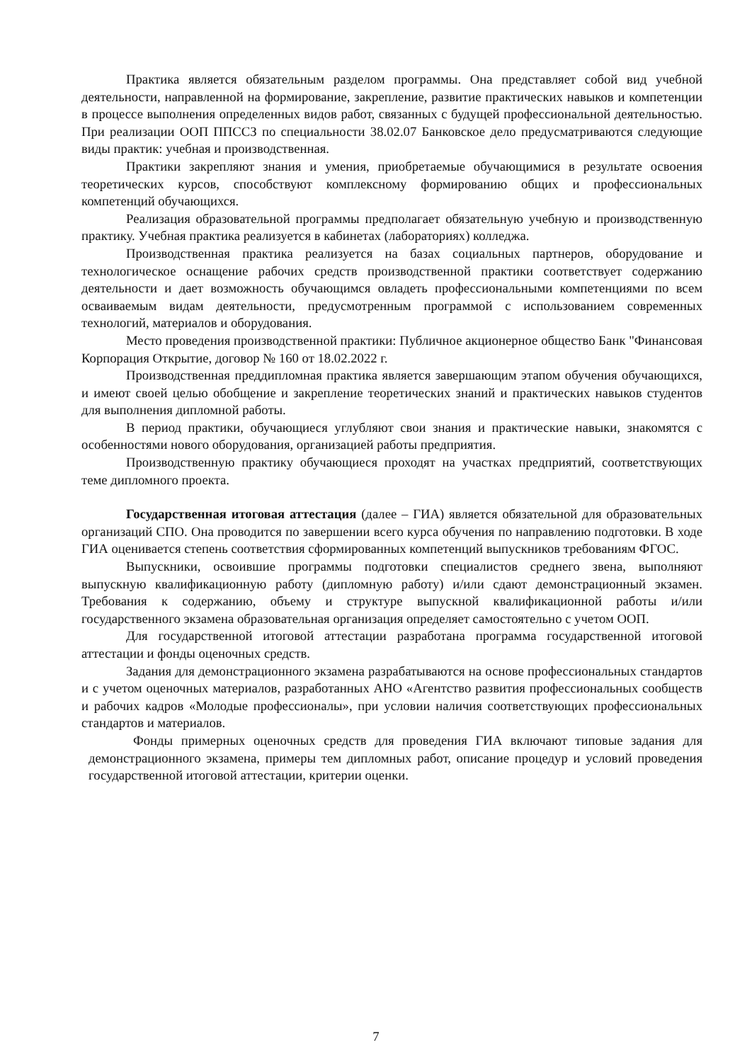Практика является обязательным разделом программы. Она представляет собой вид учебной деятельности, направленной на формирование, закрепление, развитие практических навыков и компетенции в процессе выполнения определенных видов работ, связанных с будущей профессиональной деятельностью. При реализации ООП ППССЗ по специальности 38.02.07 Банковское дело предусматриваются следующие виды практик: учебная и производственная.
Практики закрепляют знания и умения, приобретаемые обучающимися в результате освоения теоретических курсов, способствуют комплексному формированию общих и профессиональных компетенций обучающихся.
Реализация образовательной программы предполагает обязательную учебную и производственную практику. Учебная практика реализуется в кабинетах (лабораториях) колледжа.
Производственная практика реализуется на базах социальных партнеров, оборудование и технологическое оснащение рабочих средств производственной практики соответствует содержанию деятельности и дает возможность обучающимся овладеть профессиональными компетенциями по всем осваиваемым видам деятельности, предусмотренным программой с использованием современных технологий, материалов и оборудования.
Место проведения производственной практики: Публичное акционерное общество Банк "Финансовая Корпорация Открытие, договор № 160 от 18.02.2022 г.
Производственная преддипломная практика является завершающим этапом обучения обучающихся, и имеют своей целью обобщение и закрепление теоретических знаний и практических навыков студентов для выполнения дипломной работы.
В период практики, обучающиеся углубляют свои знания и практические навыки, знакомятся с особенностями нового оборудования, организацией работы предприятия.
Производственную практику обучающиеся проходят на участках предприятий, соответствующих теме дипломного проекта.
Государственная итоговая аттестация (далее – ГИА) является обязательной для образовательных организаций СПО. Она проводится по завершении всего курса обучения по направлению подготовки. В ходе ГИА оценивается степень соответствия сформированных компетенций выпускников требованиям ФГОС.
Выпускники, освоившие программы подготовки специалистов среднего звена, выполняют выпускную квалификационную работу (дипломную работу) и/или сдают демонстрационный экзамен. Требования к содержанию, объему и структуре выпускной квалификационной работы и/или государственного экзамена образовательная организация определяет самостоятельно с учетом ООП.
Для государственной итоговой аттестации разработана программа государственной итоговой аттестации и фонды оценочных средств.
Задания для демонстрационного экзамена разрабатываются на основе профессиональных стандартов и с учетом оценочных материалов, разработанных АНО «Агентство развития профессиональных сообществ и рабочих кадров «Молодые профессионалы», при условии наличия соответствующих профессиональных стандартов и материалов.
Фонды примерных оценочных средств для проведения ГИА включают типовые задания для демонстрационного экзамена, примеры тем дипломных работ, описание процедур и условий проведения государственной итоговой аттестации, критерии оценки.
7